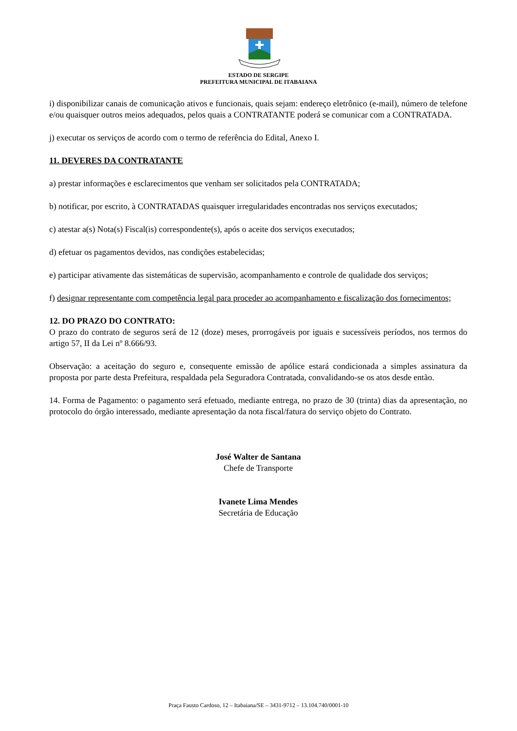ESTADO DE SERGIPE
PREFEITURA MUNICIPAL DE ITABAIANA
i) disponibilizar canais de comunicação ativos e funcionais, quais sejam: endereço eletrônico (e-mail), número de telefone e/ou quaisquer outros meios adequados, pelos quais a CONTRATANTE poderá se comunicar com a CONTRATADA.
j) executar os serviços de acordo com o termo de referência do Edital, Anexo I.
11. DEVERES DA CONTRATANTE
a) prestar informações e esclarecimentos que venham ser solicitados pela CONTRATADA;
b) notificar, por escrito, à CONTRATADAS quaisquer irregularidades encontradas nos serviços executados;
c) atestar a(s) Nota(s) Fiscal(is) correspondente(s), após o aceite dos serviços executados;
d) efetuar os pagamentos devidos, nas condições estabelecidas;
e) participar ativamente das sistemáticas de supervisão, acompanhamento e controle de qualidade dos serviços;
f) designar representante com competência legal para proceder ao acompanhamento e fiscalização dos fornecimentos;
12. DO PRAZO DO CONTRATO:
O prazo do contrato de seguros será de 12 (doze) meses, prorrogáveis por iguais e sucessíveis períodos, nos termos do artigo 57, II da Lei nº 8.666/93.
Observação: a aceitação do seguro e, consequente emissão de apólice estará condicionada a simples assinatura da proposta por parte desta Prefeitura, respaldada pela Seguradora Contratada, convalidando-se os atos desde então.
14. Forma de Pagamento: o pagamento será efetuado, mediante entrega, no prazo de 30 (trinta) dias da apresentação, no protocolo do órgão interessado, mediante apresentação da nota fiscal/fatura do serviço objeto do Contrato.
José Walter de Santana
Chefe de Transporte
Ivanete Lima Mendes
Secretária de Educação
Praça Fausto Cardoso, 12 – Itabaiana/SE – 3431-9712 – 13.104.740/0001-10